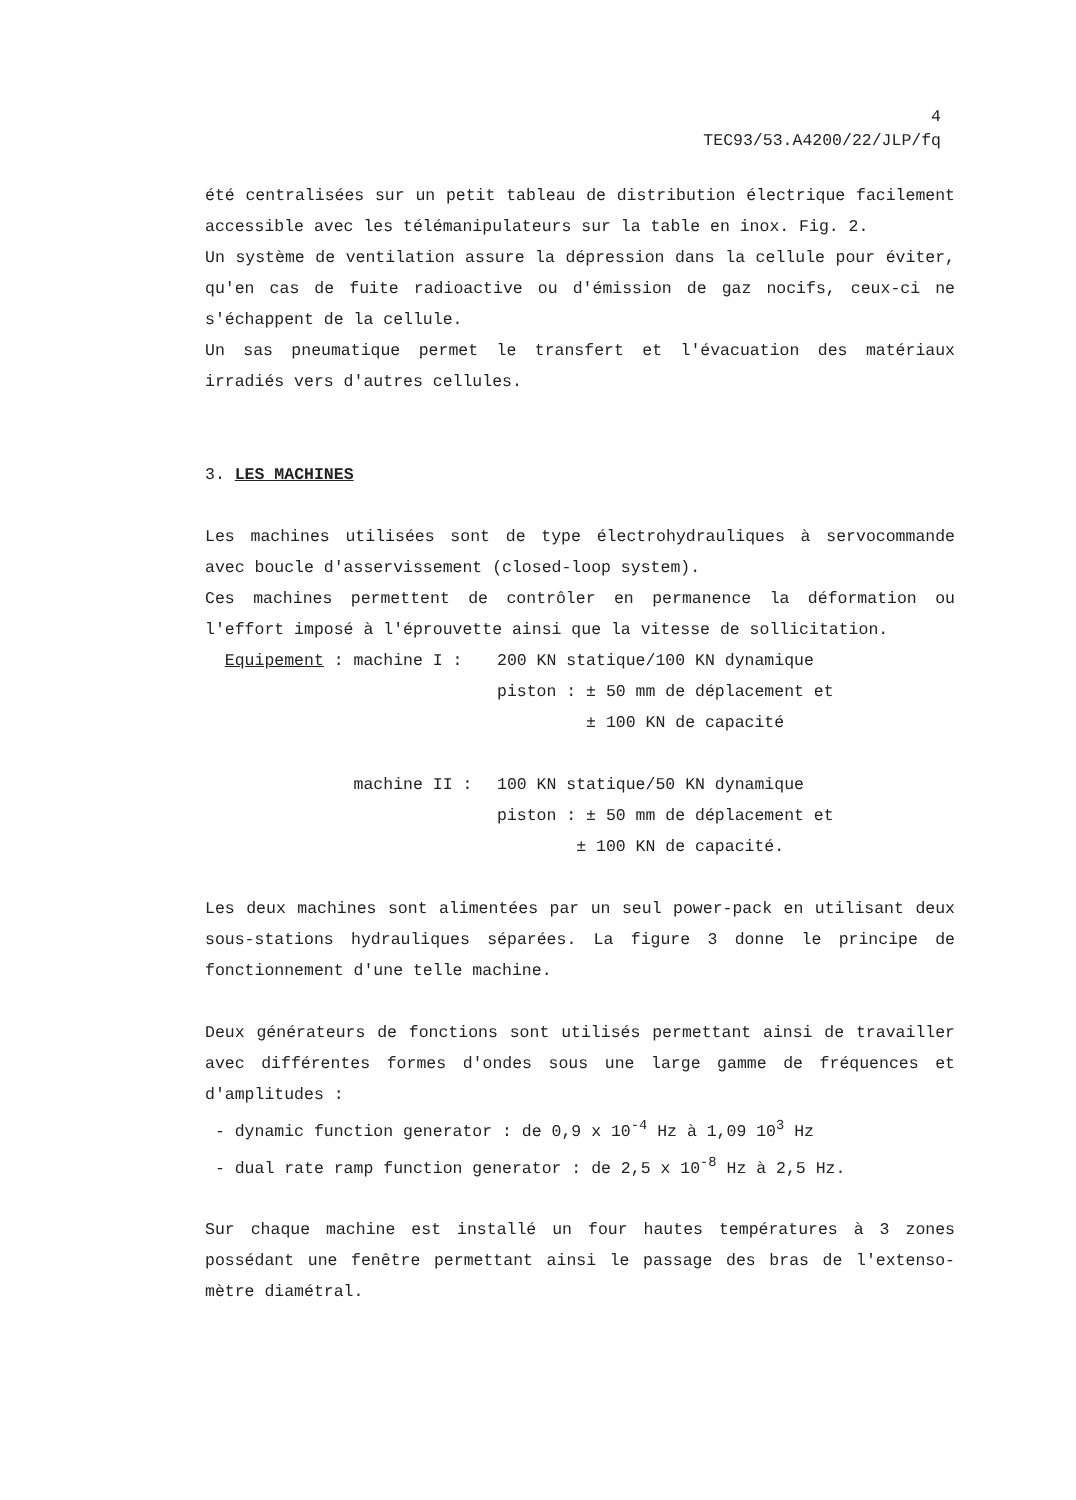4
TEC93/53.A4200/22/JLP/fq
été centralisées sur un petit tableau de distribution électrique facilement accessible avec les télémanipulateurs sur la table en inox. Fig. 2.
Un système de ventilation assure la dépression dans la cellule pour éviter, qu'en cas de fuite radioactive ou d'émission de gaz nocifs, ceux-ci ne s'échappent de la cellule.
Un sas pneumatique permet le transfert et l'évacuation des matériaux irradiés vers d'autres cellules.
3. LES MACHINES
Les machines utilisées sont de type électrohydrauliques à servocommande avec boucle d'asservissement (closed-loop system).
Ces machines permettent de contrôler en permanence la déformation ou l'effort imposé à l'éprouvette ainsi que la vitesse de sollicitation.
Equipement : machine I : 200 KN statique/100 KN dynamique
piston : ± 50 mm de déplacement et
± 100 KN de capacité
machine II : 100 KN statique/50 KN dynamique
piston : ± 50 mm de déplacement et
± 100 KN de capacité.
Les deux machines sont alimentées par un seul power-pack en utilisant deux sous-stations hydrauliques séparées. La figure 3 donne le principe de fonctionnement d'une telle machine.
Deux générateurs de fonctions sont utilisés permettant ainsi de travailler avec différentes formes d'ondes sous une large gamme de fréquences et d'amplitudes :
- dynamic function generator : de 0,9 x 10<sup>-4</sup> Hz à 1,09 10<sup>3</sup> Hz
- dual rate ramp function generator : de 2,5 x 10<sup>-8</sup> Hz à 2,5 Hz.
Sur chaque machine est installé un four hautes températures à 3 zones possédant une fenêtre permettant ainsi le passage des bras de l'extenso-mètre diamétral.